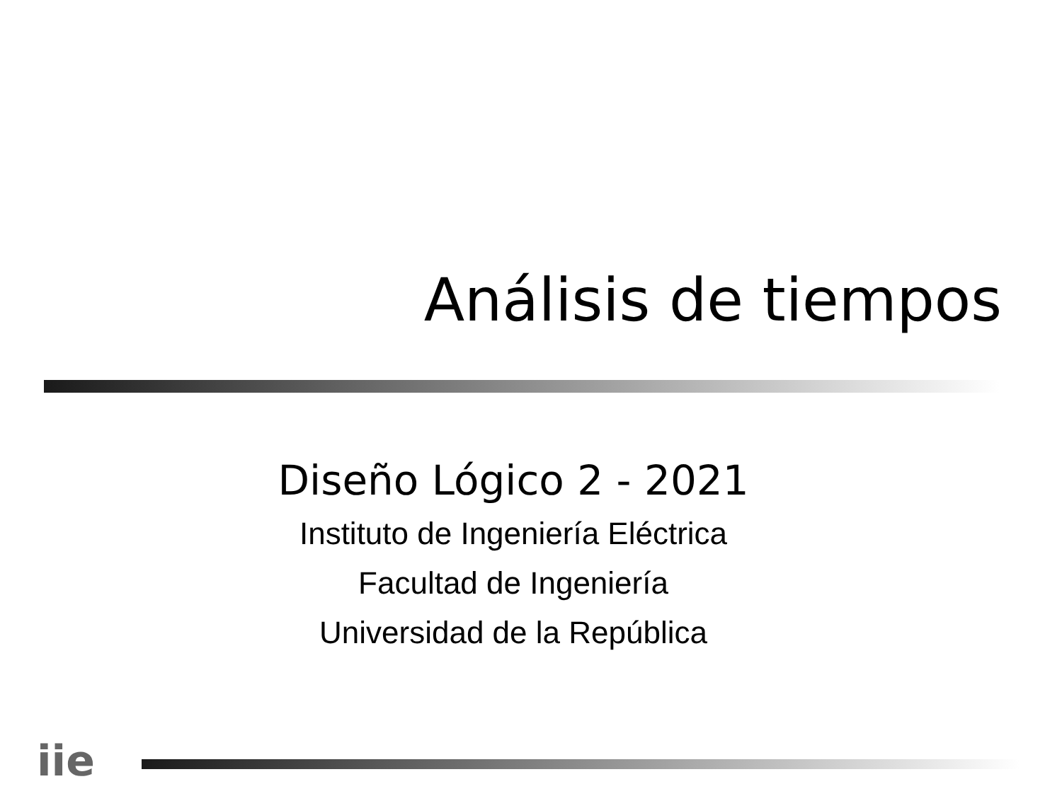Análisis de tiempos
Diseño Lógico 2 - 2021
Instituto de Ingeniería Eléctrica
Facultad de Ingeniería
Universidad de la República
iie